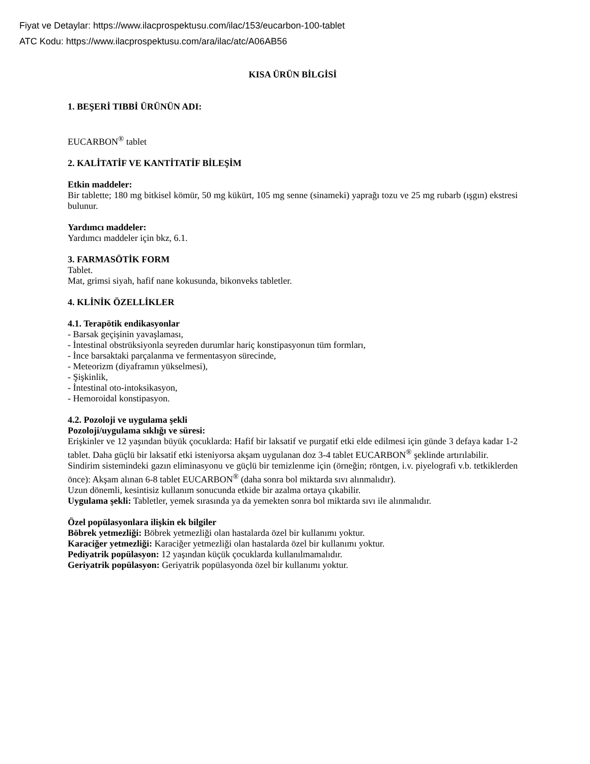Fiyat ve Detaylar: https://www.ilacprospektusu.com/ilac/153/eucarbon-100-tablet
ATC Kodu: https://www.ilacprospektusu.com/ara/ilac/atc/A06AB56
KISA ÜRÜN BİLGİSİ
1. BEŞERİ TIBBİ ÜRÜNÜN ADI:
EUCARBON<sup>®</sup> tablet
2. KALİTATİF VE KANTİTATİF BİLEŞİM
Etkin maddeler:
Bir tablette; 180 mg bitkisel kömür, 50 mg kükürt, 105 mg senne (sinameki) yaprağı tozu ve 25 mg rubarb (ışgın) ekstresi bulunur.
Yardımcı maddeler:
Yardımcı maddeler için bkz, 6.1.
3. FARMASÖTİK FORM
Tablet.
Mat, grimsi siyah, hafif nane kokusunda, bikonveks tabletler.
4. KLİNİK ÖZELLİKLER
4.1. Terapötik endikasyonlar
- Barsak geçişinin yavaşlaması,
- İntestinal obstrüksiyonla seyreden durumlar hariç konstipasyonun tüm formları,
- İnce barsaktaki parçalanma ve fermentasyon sürecinde,
- Meteorizm (diyaframın yükselmesi),
- Şişkinlik,
- İntestinal oto-intoksikasyon,
- Hemoroidal konstipasyon.
4.2. Pozoloji ve uygulama şekli
Pozoloji/uygulama sıklığı ve süresi:
Erişkinler ve 12 yaşından büyük çocuklarda: Hafif bir laksatif ve purgatif etki elde edilmesi için günde 3 defaya kadar 1-2 tablet. Daha güçlü bir laksatif etki isteniyorsa akşam uygulanan doz 3-4 tablet EUCARBON<sup>®</sup> şeklinde artırılabilir.
Sindirim sistemindeki gazın eliminasyonu ve güçlü bir temizlenme için (örneğin; röntgen, i.v. piyelografi v.b. tetkiklerden önce): Akşam alınan 6-8 tablet EUCARBON<sup>®</sup> (daha sonra bol miktarda sıvı alınmalıdır).
Uzun dönemli, kesintisiz kullanım sonucunda etkide bir azalma ortaya çıkabilir.
Uygulama şekli: Tabletler, yemek sırasında ya da yemekten sonra bol miktarda sıvı ile alınmalıdır.
Özel popülasyonlara ilişkin ek bilgiler
Böbrek yetmezliği: Böbrek yetmezliği olan hastalarda özel bir kullanımı yoktur.
Karaciğer yetmezliği: Karaciğer yetmezliği olan hastalarda özel bir kullanımı yoktur.
Pediyatrik popülasyon: 12 yaşından küçük çocuklarda kullanılmamalıdır.
Geriyatrik popülasyon: Geriyatrik popülasyonda özel bir kullanımı yoktur.